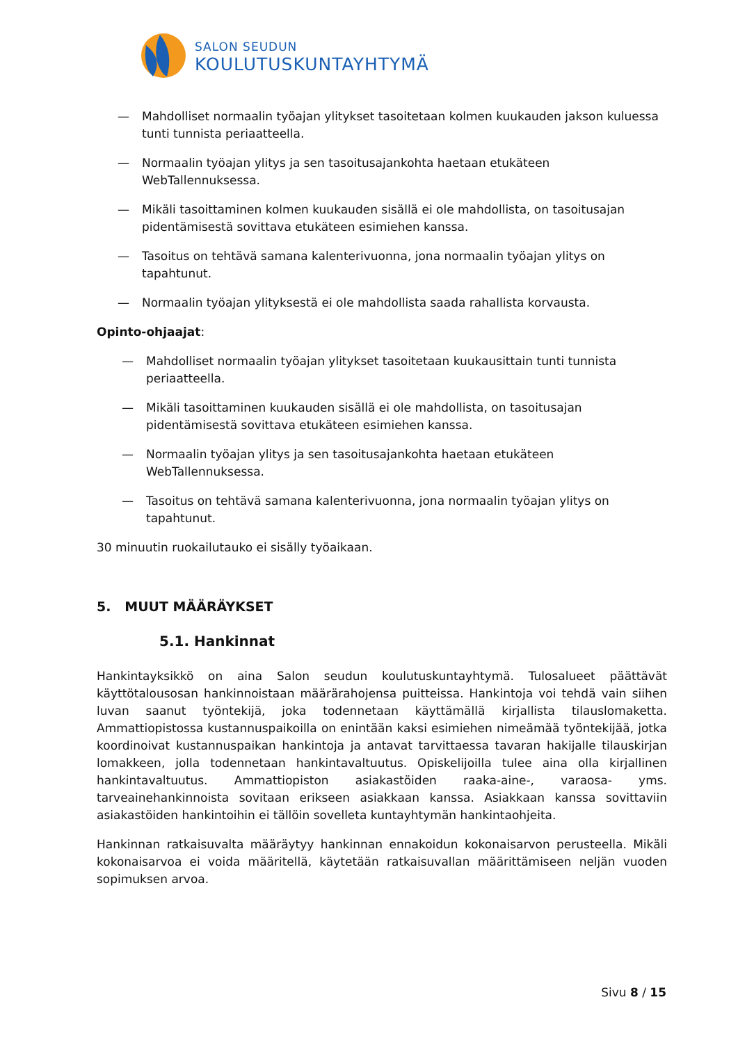SALON SEUDUN
KOULUTUSKUNTAYHTYMÄ
— Mahdolliset normaalin työajan ylitykset tasoitetaan kolmen kuukauden jakson kuluessa tunti tunnista periaatteella.
— Normaalin työajan ylitys ja sen tasoitusajankohta haetaan etukäteen WebTallennuksessa.
— Mikäli tasoittaminen kolmen kuukauden sisällä ei ole mahdollista, on tasoitusajan pidentämisestä sovittava etukäteen esimiehen kanssa.
— Tasoitus on tehtävä samana kalenterivuonna, jona normaalin työajan ylitys on tapahtunut.
— Normaalin työajan ylityksestä ei ole mahdollista saada rahallista korvausta.
Opinto-ohjaajat:
— Mahdolliset normaalin työajan ylitykset tasoitetaan kuukausittain tunti tunnista periaatteella.
— Mikäli tasoittaminen kuukauden sisällä ei ole mahdollista, on tasoitusajan pidentämisestä sovittava etukäteen esimiehen kanssa.
— Normaalin työajan ylitys ja sen tasoitusajankohta haetaan etukäteen WebTallennuksessa.
— Tasoitus on tehtävä samana kalenterivuonna, jona normaalin työajan ylitys on tapahtunut.
30 minuutin ruokailutauko ei sisälly työaikaan.
5. MUUT MÄÄRÄYKSET
5.1. Hankinnat
Hankintayksikkö on aina Salon seudun koulutuskuntayhtymä. Tulosalueet päättävät käyttötalousosan hankinnoistaan määrärahojensa puitteissa. Hankintoja voi tehdä vain siihen luvan saanut työntekijä, joka todennetaan käyttämällä kirjallista tilauslomaketta. Ammattiopistossa kustannuspaikoilla on enintään kaksi esimiehen nimeämää työntekijää, jotka koordinoivat kustannuspaikan hankintoja ja antavat tarvittaessa tavaran hakijalle tilauskirjan lomakkeen, jolla todennetaan hankintavaltuutus. Opiskelijoilla tulee aina olla kirjallinen hankintavaltuutus. Ammattiopiston asiakastöiden raaka-aine-, varaosa- yms. tarveainehankinnoista sovitaan erikseen asiakkaan kanssa. Asiakkaan kanssa sovittaviin asiakastöiden hankintoihin ei tällöin sovelleta kuntayhtymän hankintaohjeita.
Hankinnan ratkaisuvalta määräytyy hankinnan ennakoidun kokonaisarvon perusteella. Mikäli kokonaisarvoa ei voida määritellä, käytetään ratkaisuvallan määrittämiseen neljän vuoden sopimuksen arvoa.
Sivu 8 / 15